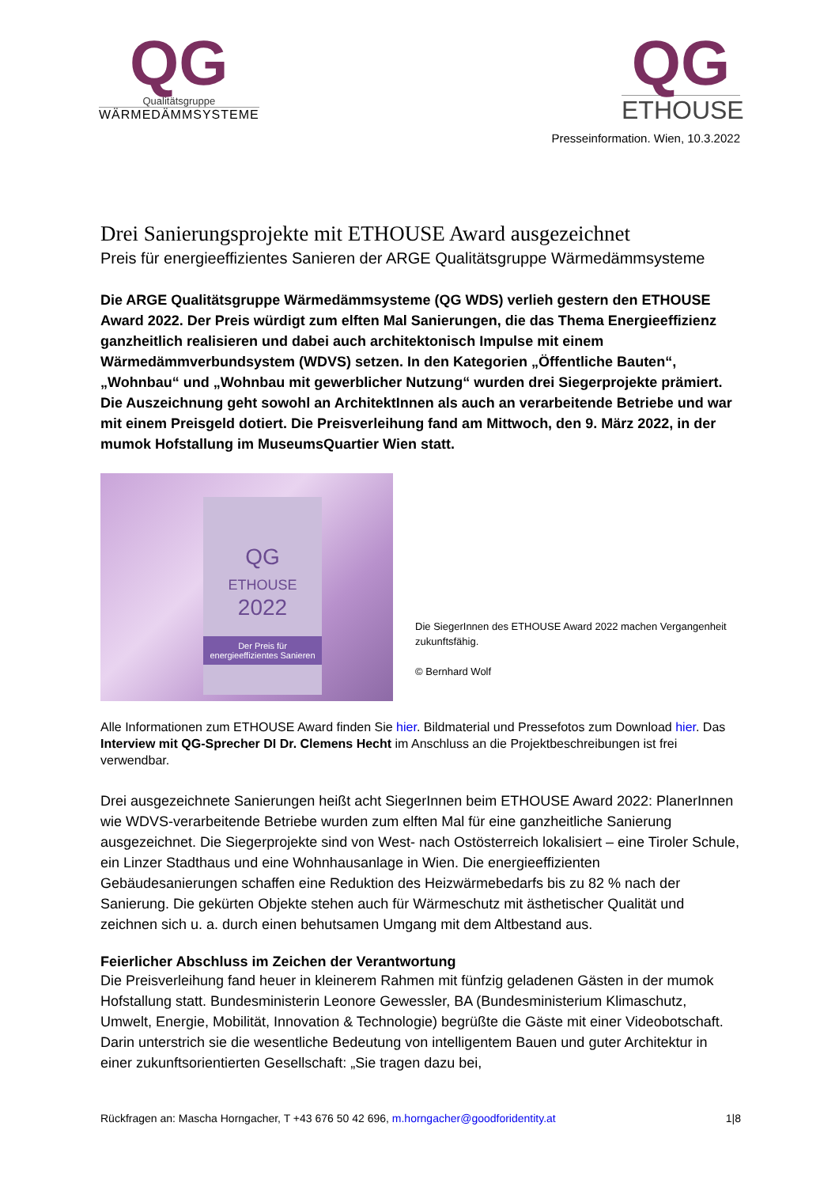QG
Qualitätsgruppe
WÄRMEDÄMMSYSTEME
QG
ETHOUSE
Presseinformation. Wien, 10.3.2022
Drei Sanierungsprojekte mit ETHOUSE Award ausgezeichnet
Preis für energieeffizientes Sanieren der ARGE Qualitätsgruppe Wärmedämmsysteme
Die ARGE Qualitätsgruppe Wärmedämmsysteme (QG WDS) verlieh gestern den ETHOUSE Award 2022. Der Preis würdigt zum elften Mal Sanierungen, die das Thema Energieeffizienz ganzheitlich realisieren und dabei auch architektonisch Impulse mit einem Wärmedämmverbundsystem (WDVS) setzen. In den Kategorien „Öffentliche Bauten“, „Wohnbau“ und „Wohnbau mit gewerblicher Nutzung“ wurden drei Siegerprojekte prämiert.
Die Auszeichnung geht sowohl an ArchitektInnen als auch an verarbeitende Betriebe und war mit einem Preisgeld dotiert. Die Preisverleihung fand am Mittwoch, den 9. März 2022, in der mumok Hofstallung im MuseumsQuartier Wien statt.
QG
ETHOUSE
2022
Der Preis für energieeffizientes Sanieren
Die SiegerInnen des ETHOUSE Award 2022 machen Vergangenheit zukunftsfähig.
© Bernhard Wolf
Alle Informationen zum ETHOUSE Award finden Sie hier. Bildmaterial und Pressefotos zum Download hier. Das Interview mit QG-Sprecher DI Dr. Clemens Hecht im Anschluss an die Projektbeschreibungen ist frei verwendbar.
Drei ausgezeichnete Sanierungen heißt acht SiegerInnen beim ETHOUSE Award 2022: PlanerInnen wie WDVS-verarbeitende Betriebe wurden zum elften Mal für eine ganzheitliche Sanierung ausgezeichnet. Die Siegerprojekte sind von West- nach Ostösterreich lokalisiert – eine Tiroler Schule, ein Linzer Stadthaus und eine Wohnhausanlage in Wien. Die energieeffizienten Gebäudesanierungen schaffen eine Reduktion des Heizwärmebedarfs bis zu 82 % nach der Sanierung. Die gekürten Objekte stehen auch für Wärmeschutz mit ästhetischer Qualität und zeichnen sich u. a. durch einen behutsamen Umgang mit dem Altbestand aus.
Feierlicher Abschluss im Zeichen der Verantwortung
Die Preisverleihung fand heuer in kleinerem Rahmen mit fünfzig geladenen Gästen in der mumok Hofstallung statt. Bundesministerin Leonore Gewessler, BA (Bundesministerium Klimaschutz, Umwelt, Energie, Mobilität, Innovation & Technologie) begrüßte die Gäste mit einer Videobotschaft. Darin unterstrich sie die wesentliche Bedeutung von intelligentem Bauen und guter Architektur in einer zukunftsorientierten Gesellschaft: „Sie tragen dazu bei,
Rückfragen an: Mascha Horngacher, T +43 676 50 42 696, m.horngacher@goodforidentity.at 1|8